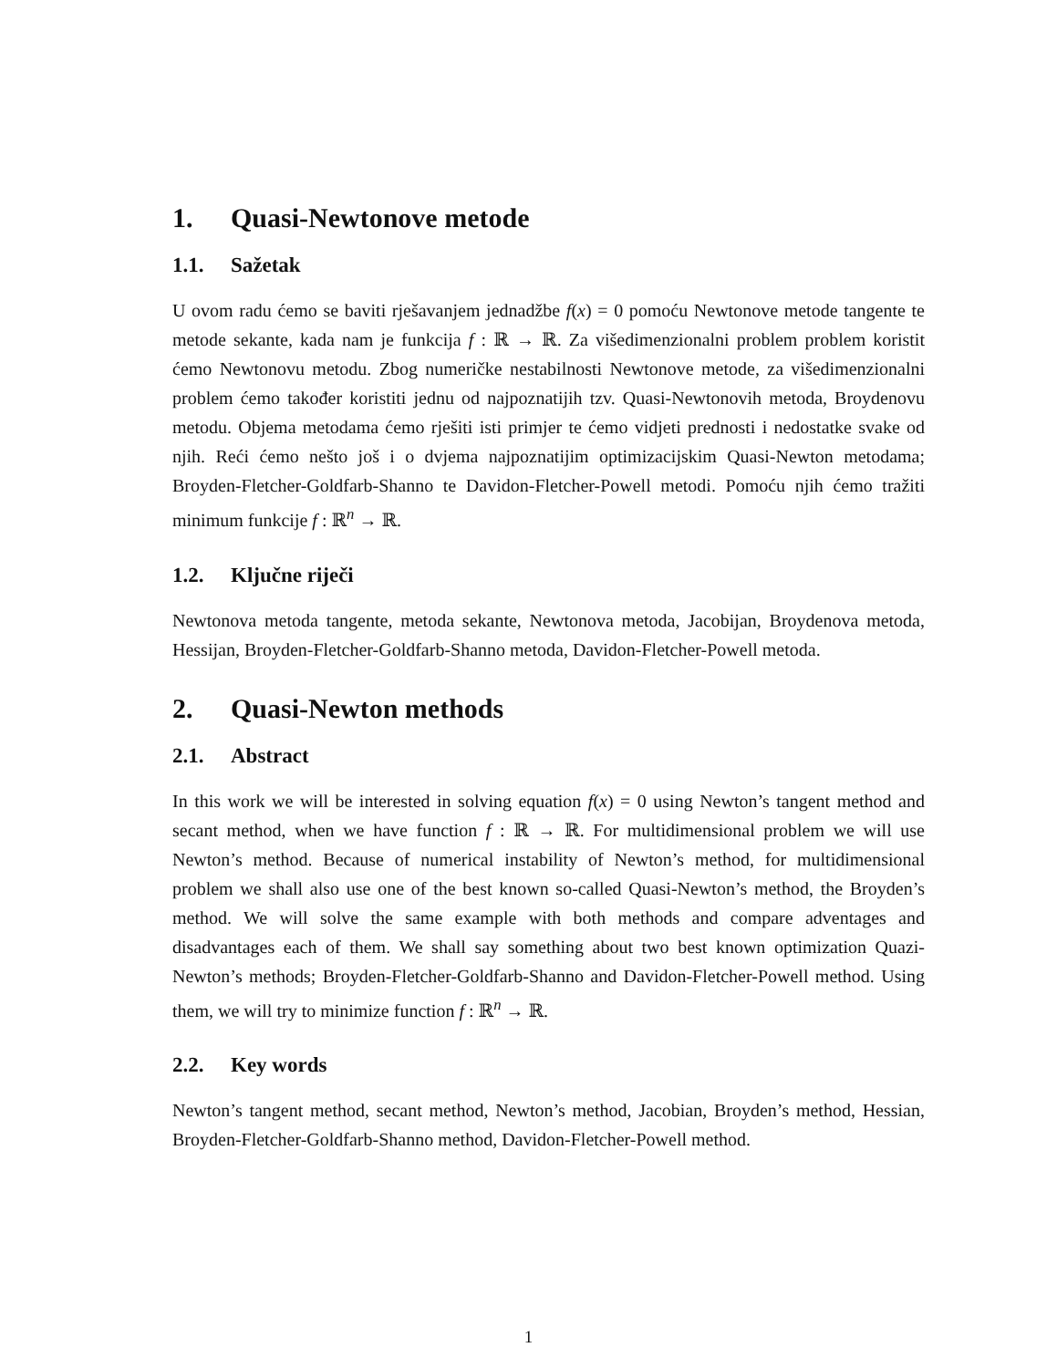1. Quasi-Newtonove metode
1.1. Sažetak
U ovom radu ćemo se baviti rješavanjem jednadžbe f(x) = 0 pomoću Newtonove metode tangente te metode sekante, kada nam je funkcija f : ℝ → ℝ. Za višedimenzionalni problem problem koristit ćemo Newtonovu metodu. Zbog numeričke nestabilnosti Newtonove metode, za višedimenzionalni problem ćemo također koristiti jednu od najpoznatijih tzv. Quasi-Newtonovih metoda, Broydenovu metodu. Objema metodama ćemo rješiti isti primjer te ćemo vidjeti prednosti i nedostatke svake od njih. Reći ćemo nešto još i o dvjema najpoznatijim optimizacijskim Quasi-Newton metodama; Broyden-Fletcher-Goldfarb-Shanno te Davidon-Fletcher-Powell metodi. Pomoću njih ćemo tražiti minimum funkcije f : ℝ<sup>n</sup> → ℝ.
1.2. Ključne riječi
Newtonova metoda tangente, metoda sekante, Newtonova metoda, Jacobijan, Broydenova metoda, Hessijan, Broyden-Fletcher-Goldfarb-Shanno metoda, Davidon-Fletcher-Powell metoda.
2. Quasi-Newton methods
2.1. Abstract
In this work we will be interested in solving equation f(x) = 0 using Newton’s tangent method and secant method, when we have function f : ℝ → ℝ. For multidimensional problem we will use Newton’s method. Because of numerical instability of Newton’s method, for multidimensional problem we shall also use one of the best known so-called Quasi-Newton’s method, the Broyden’s method. We will solve the same example with both methods and compare adventages and disadvantages each of them. We shall say something about two best known optimization Quazi-Newton’s methods; Broyden-Fletcher-Goldfarb-Shanno and Davidon-Fletcher-Powell method. Using them, we will try to minimize function f : ℝ<sup>n</sup> → ℝ.
2.2. Key words
Newton’s tangent method, secant method, Newton’s method, Jacobian, Broyden’s method, Hessian, Broyden-Fletcher-Goldfarb-Shanno method, Davidon-Fletcher-Powell method.
1